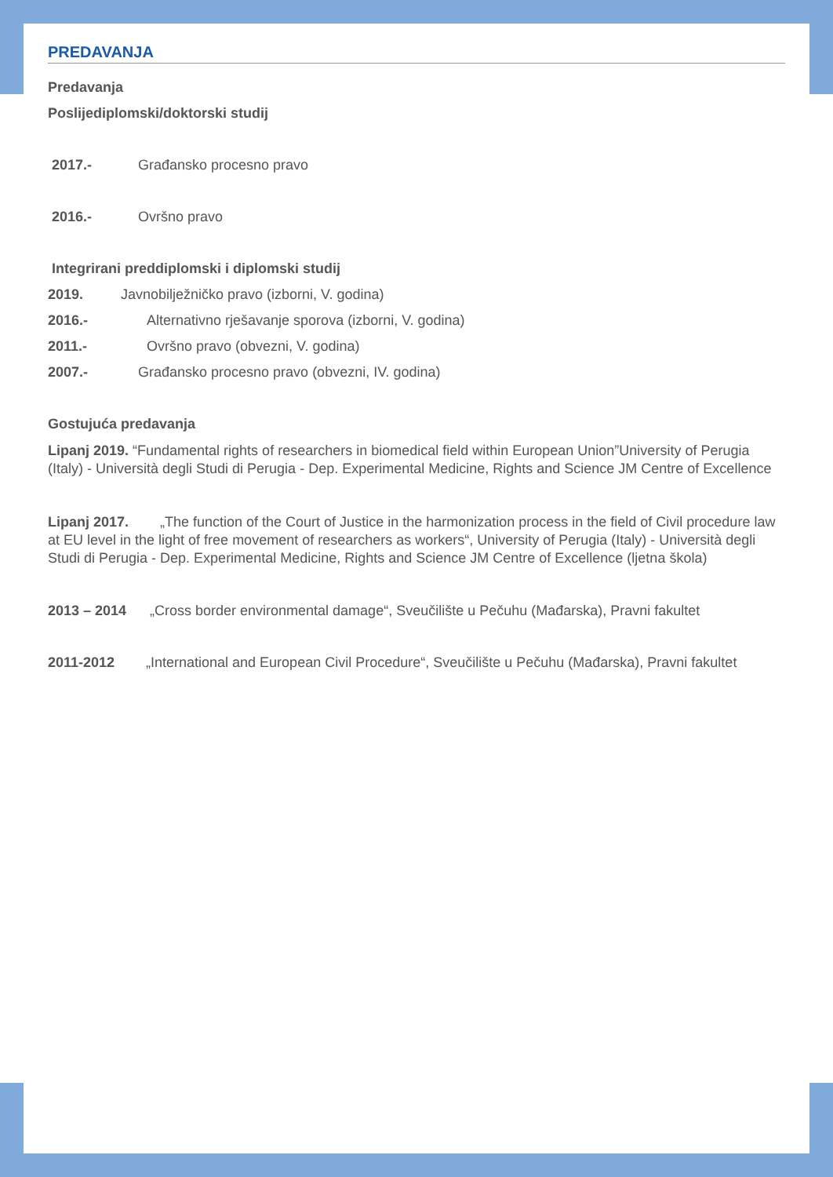PREDAVANJA
Predavanja
Poslijediplomski/doktorski studij
2017.- Građansko procesno pravo
2016.- Ovršno pravo
Integrirani preddiplomski i diplomski studij
2019. Javnobilježničko pravo (izborni, V. godina)
2016.- Alternativno rješavanje sporova (izborni, V. godina)
2011.- Ovršno pravo (obvezni, V. godina)
2007.- Građansko procesno pravo (obvezni, IV. godina)
Gostujuća predavanja
Lipanj 2019. “Fundamental rights of researchers in biomedical field within European Union”University of Perugia (Italy) - Università degli Studi di Perugia - Dep. Experimental Medicine, Rights and Science JM Centre of Excellence
Lipanj 2017. „The function of the Court of Justice in the harmonization process in the field of Civil procedure law at EU level in the light of free movement of researchers as workers“, University of Perugia (Italy) - Università degli Studi di Perugia - Dep. Experimental Medicine, Rights and Science JM Centre of Excellence (ljetna škola)
2013 – 2014 „Cross border environmental damage“, Sveučilište u Pečuhu (Mađarska), Pravni fakultet
2011-2012 „International and European Civil Procedure“, Sveučilište u Pečuhu (Mađarska), Pravni fakultet